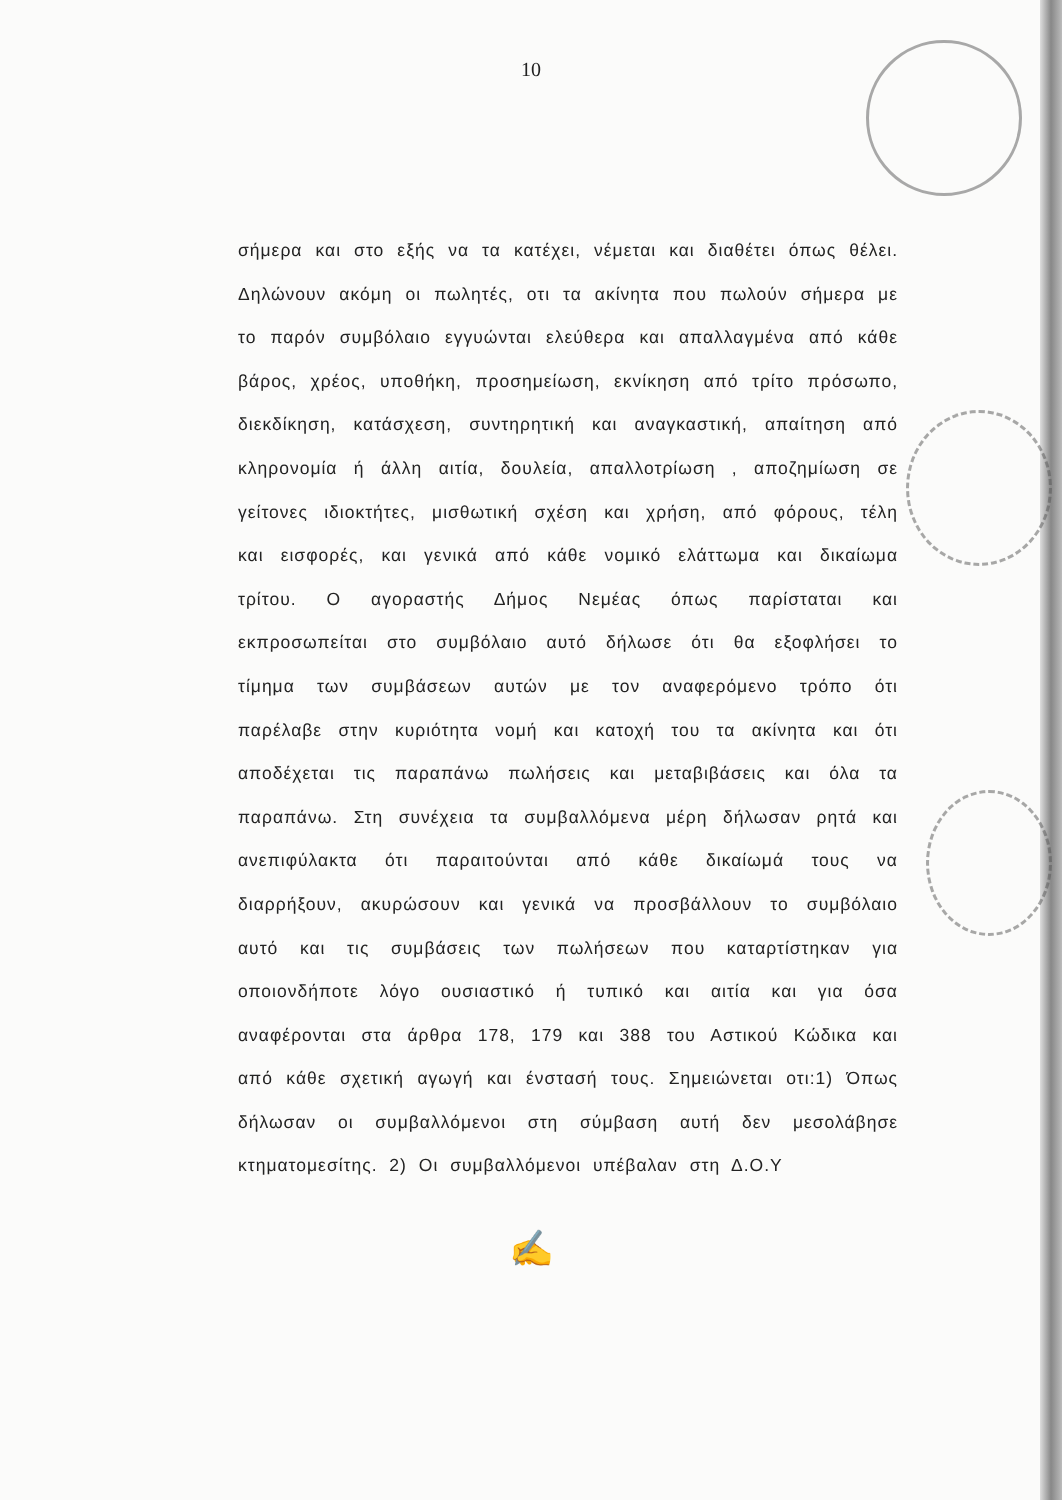10
σήμερα και στο εξής να τα κατέχει, νέμεται και διαθέτει όπως θέλει. Δηλώνουν ακόμη οι πωλητές, οτι τα ακίνητα που πωλούν σήμερα με το παρόν συμβόλαιο εγγυώνται ελεύθερα και απαλλαγμένα από κάθε βάρος, χρέος, υποθήκη, προσημείωση, εκνίκηση από τρίτο πρόσωπο, διεκδίκηση, κατάσχεση, συντηρητική και αναγκαστική, απαίτηση από κληρονομία ή άλλη αιτία, δουλεία, απαλλοτρίωση , αποζημίωση σε γείτονες ιδιοκτήτες, μισθωτική σχέση και χρήση, από φόρους, τέλη και εισφορές, και γενικά από κάθε νομικό ελάττωμα και δικαίωμα τρίτου. Ο αγοραστής Δήμος Νεμέας όπως παρίσταται και εκπροσωπείται στο συμβόλαιο αυτό δήλωσε ότι θα εξοφλήσει το τίμημα των συμβάσεων αυτών με τον αναφερόμενο τρόπο ότι παρέλαβε στην κυριότητα νομή και κατοχή του τα ακίνητα και ότι αποδέχεται τις παραπάνω πωλήσεις και μεταβιβάσεις και όλα τα παραπάνω. Στη συνέχεια τα συμβαλλόμενα μέρη δήλωσαν ρητά και ανεπιφύλακτα ότι παραιτούνται από κάθε δικαίωμά τους να διαρρήξουν, ακυρώσουν και γενικά να προσβάλλουν το συμβόλαιο αυτό και τις συμβάσεις των πωλήσεων που καταρτίστηκαν για οποιονδήποτε λόγο ουσιαστικό ή τυπικό και αιτία και για όσα αναφέρονται στα άρθρα 178, 179 και 388 του Αστικού Κώδικα και από κάθε σχετική αγωγή και ένστασή τους. Σημειώνεται οτι:1) Όπως δήλωσαν οι συμβαλλόμενοι στη σύμβαση αυτή δεν μεσολάβησε κτηματομεσίτης. 2) Οι συμβαλλόμενοι υπέβαλαν στη Δ.Ο.Υ
✍